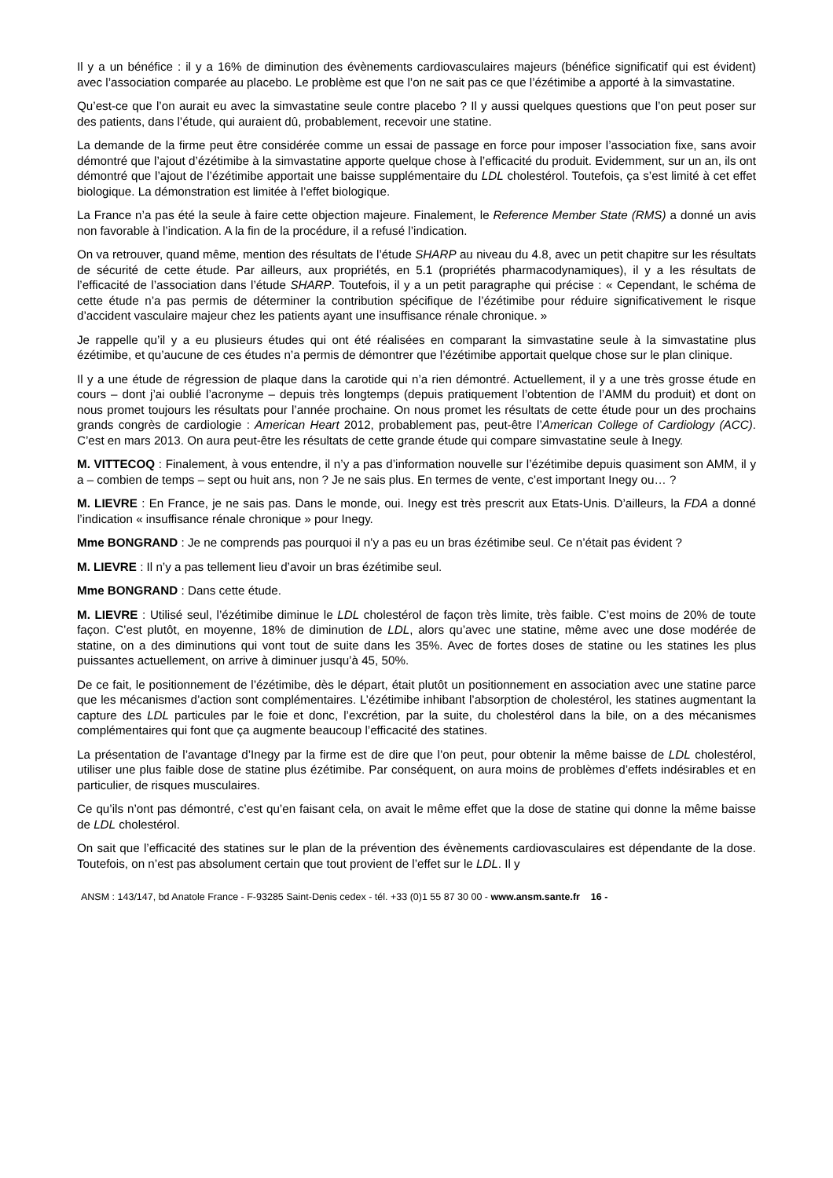Il y a un bénéfice : il y a 16% de diminution des évènements cardiovasculaires majeurs (bénéfice significatif qui est évident) avec l’association comparée au placebo. Le problème est que l’on ne sait pas ce que l’ézétimibe a apporté à la simvastatine.
Qu’est-ce que l’on aurait eu avec la simvastatine seule contre placebo ? Il y aussi quelques questions que l’on peut poser sur des patients, dans l’étude, qui auraient dû, probablement, recevoir une statine.
La demande de la firme peut être considérée comme un essai de passage en force pour imposer l’association fixe, sans avoir démontré que l’ajout d’ézétimibe à la simvastatine apporte quelque chose à l’efficacité du produit. Evidemment, sur un an, ils ont démontré que l’ajout de l’ézétimibe apportait une baisse supplémentaire du LDL cholestérol. Toutefois, ça s’est limité à cet effet biologique. La démonstration est limitée à l’effet biologique.
La France n’a pas été la seule à faire cette objection majeure. Finalement, le Reference Member State (RMS) a donné un avis non favorable à l’indication. A la fin de la procédure, il a refusé l’indication.
On va retrouver, quand même, mention des résultats de l’étude SHARP au niveau du 4.8, avec un petit chapitre sur les résultats de sécurité de cette étude. Par ailleurs, aux propriétés, en 5.1 (propriétés pharmacodynamiques), il y a les résultats de l’efficacité de l’association dans l’étude SHARP. Toutefois, il y a un petit paragraphe qui précise : « Cependant, le schéma de cette étude n’a pas permis de déterminer la contribution spécifique de l’ézétimibe pour réduire significativement le risque d’accident vasculaire majeur chez les patients ayant une insuffisance rénale chronique. »
Je rappelle qu’il y a eu plusieurs études qui ont été réalisées en comparant la simvastatine seule à la simvastatine plus ézétimibe, et qu’aucune de ces études n’a permis de démontrer que l’ézétimibe apportait quelque chose sur le plan clinique.
Il y a une étude de régression de plaque dans la carotide qui n’a rien démontré. Actuellement, il y a une très grosse étude en cours – dont j’ai oublié l’acronyme – depuis très longtemps (depuis pratiquement l’obtention de l’AMM du produit) et dont on nous promet toujours les résultats pour l’année prochaine. On nous promet les résultats de cette étude pour un des prochains grands congrès de cardiologie : American Heart 2012, probablement pas, peut-être l’American College of Cardiology (ACC). C’est en mars 2013. On aura peut-être les résultats de cette grande étude qui compare simvastatine seule à Inegy.
M. VITTECOQ : Finalement, à vous entendre, il n’y a pas d’information nouvelle sur l’ézétimibe depuis quasiment son AMM, il y a – combien de temps – sept ou huit ans, non ? Je ne sais plus. En termes de vente, c’est important Inegy ou… ?
M. LIEVRE : En France, je ne sais pas. Dans le monde, oui. Inegy est très prescrit aux Etats-Unis. D’ailleurs, la FDA a donné l’indication « insuffisance rénale chronique » pour Inegy.
Mme BONGRAND : Je ne comprends pas pourquoi il n’y a pas eu un bras ézétimibe seul. Ce n’était pas évident ?
M. LIEVRE : Il n’y a pas tellement lieu d’avoir un bras ézétimibe seul.
Mme BONGRAND : Dans cette étude.
M. LIEVRE : Utilisé seul, l’ézétimibe diminue le LDL cholestérol de façon très limite, très faible. C’est moins de 20% de toute façon. C’est plutôt, en moyenne, 18% de diminution de LDL, alors qu’avec une statine, même avec une dose modérée de statine, on a des diminutions qui vont tout de suite dans les 35%. Avec de fortes doses de statine ou les statines les plus puissantes actuellement, on arrive à diminuer jusqu’à 45, 50%.
De ce fait, le positionnement de l’ézétimibe, dès le départ, était plutôt un positionnement en association avec une statine parce que les mécanismes d’action sont complémentaires. L’ézétimibe inhibant l’absorption de cholestérol, les statines augmentant la capture des LDL particules par le foie et donc, l’excrétion, par la suite, du cholestérol dans la bile, on a des mécanismes complémentaires qui font que ça augmente beaucoup l’efficacité des statines.
La présentation de l’avantage d’Inegy par la firme est de dire que l’on peut, pour obtenir la même baisse de LDL cholestérol, utiliser une plus faible dose de statine plus ézétimibe. Par conséquent, on aura moins de problèmes d’effets indésirables et en particulier, de risques musculaires.
Ce qu’ils n’ont pas démontré, c’est qu’en faisant cela, on avait le même effet que la dose de statine qui donne la même baisse de LDL cholestérol.
On sait que l’efficacité des statines sur le plan de la prévention des évènements cardiovasculaires est dépendante de la dose. Toutefois, on n’est pas absolument certain que tout provient de l’effet sur le LDL. Il y
ANSM : 143/147, bd Anatole France - F-93285 Saint-Denis cedex - tél. +33 (0)1 55 87 30 00 - www.ansm.sante.fr 16 -